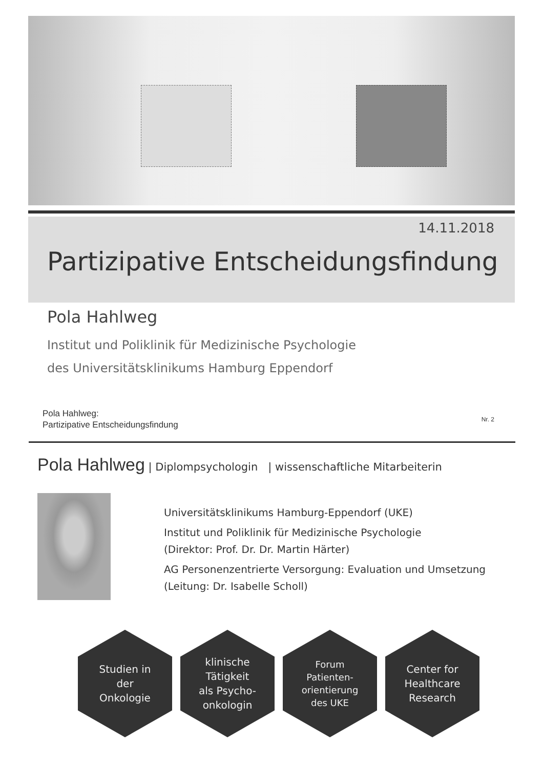14.11.2018
Partizipative Entscheidungsfindung
Pola Hahlweg
Institut und Poliklinik für Medizinische Psychologie
des Universitätsklinikums Hamburg Eppendorf
Pola Hahlweg:
Partizipative Entscheidungsfindung
Nr. 2
Pola Hahlweg | Diplompsychologin | wissenschaftliche Mitarbeiterin
Universitätsklinikums Hamburg-Eppendorf (UKE)
Institut und Poliklinik für Medizinische Psychologie
(Direktor: Prof. Dr. Dr. Martin Härter)
AG Personenzentrierte Versorgung: Evaluation und Umsetzung
(Leitung: Dr. Isabelle Scholl)
Studien in
der
Onkologie
klinische
Tätigkeit
als Psycho-
onkologin
Forum
Patienten-
orientierung
des UKE
Center for
Healthcare
Research